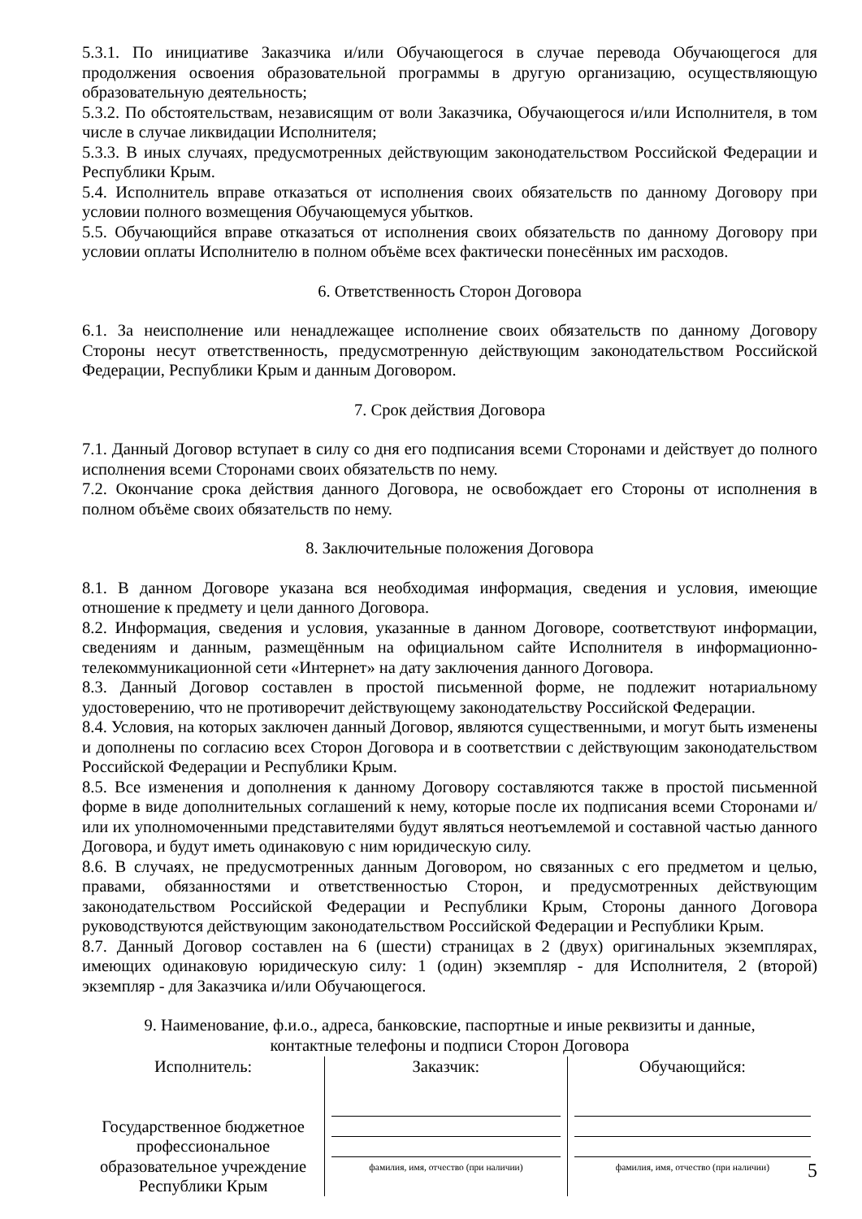5.3.1. По инициативе Заказчика и/или Обучающегося в случае перевода Обучающегося для продолжения освоения образовательной программы в другую организацию, осуществляющую образовательную деятельность;
5.3.2. По обстоятельствам, независящим от воли Заказчика, Обучающегося и/или Исполнителя, в том числе в случае ликвидации Исполнителя;
5.3.3. В иных случаях, предусмотренных действующим законодательством Российской Федерации и Республики Крым.
5.4. Исполнитель вправе отказаться от исполнения своих обязательств по данному Договору при условии полного возмещения Обучающемуся убытков.
5.5. Обучающийся вправе отказаться от исполнения своих обязательств по данному Договору при условии оплаты Исполнителю в полном объёме всех фактически понесённых им расходов.
6. Ответственность Сторон Договора
6.1. За неисполнение или ненадлежащее исполнение своих обязательств по данному Договору Стороны несут ответственность, предусмотренную действующим законодательством Российской Федерации, Республики Крым и данным Договором.
7. Срок действия Договора
7.1. Данный Договор вступает в силу со дня его подписания всеми Сторонами и действует до полного исполнения всеми Сторонами своих обязательств по нему.
7.2. Окончание срока действия данного Договора, не освобождает его Стороны от исполнения в полном объёме своих обязательств по нему.
8. Заключительные положения Договора
8.1. В данном Договоре указана вся необходимая информация, сведения и условия, имеющие отношение к предмету и цели данного Договора.
8.2. Информация, сведения и условия, указанные в данном Договоре, соответствуют информации, сведениям и данным, размещённым на официальном сайте Исполнителя в информационно-телекоммуникационной сети «Интернет» на дату заключения данного Договора.
8.3. Данный Договор составлен в простой письменной форме, не подлежит нотариальному удостоверению, что не противоречит действующему законодательству Российской Федерации.
8.4. Условия, на которых заключен данный Договор, являются существенными, и могут быть изменены и дополнены по согласию всех Сторон Договора и в соответствии с действующим законодательством Российской Федерации и Республики Крым.
8.5. Все изменения и дополнения к данному Договору составляются также в простой письменной форме в виде дополнительных соглашений к нему, которые после их подписания всеми Сторонами и/или их уполномоченными представителями будут являться неотъемлемой и составной частью данного Договора, и будут иметь одинаковую с ним юридическую силу.
8.6. В случаях, не предусмотренных данным Договором, но связанных с его предметом и целью, правами, обязанностями и ответственностью Сторон, и предусмотренных действующим законодательством Российской Федерации и Республики Крым, Стороны данного Договора руководствуются действующим законодательством Российской Федерации и Республики Крым.
8.7. Данный Договор составлен на 6 (шести) страницах в 2 (двух) оригинальных экземплярах, имеющих одинаковую юридическую силу: 1 (один) экземпляр - для Исполнителя, 2 (второй) экземпляр - для Заказчика и/или Обучающегося.
9. Наименование, ф.и.о., адреса, банковские, паспортные и иные реквизиты и данные,
контактные телефоны и подписи Сторон Договора
| Исполнитель: Государственное бюджетное профессиональное образовательное учреждение Республики Крым | Заказчик: фамилия, имя, отчество (при наличии) | Обучающийся: фамилия, имя, отчество (при наличии) |
5